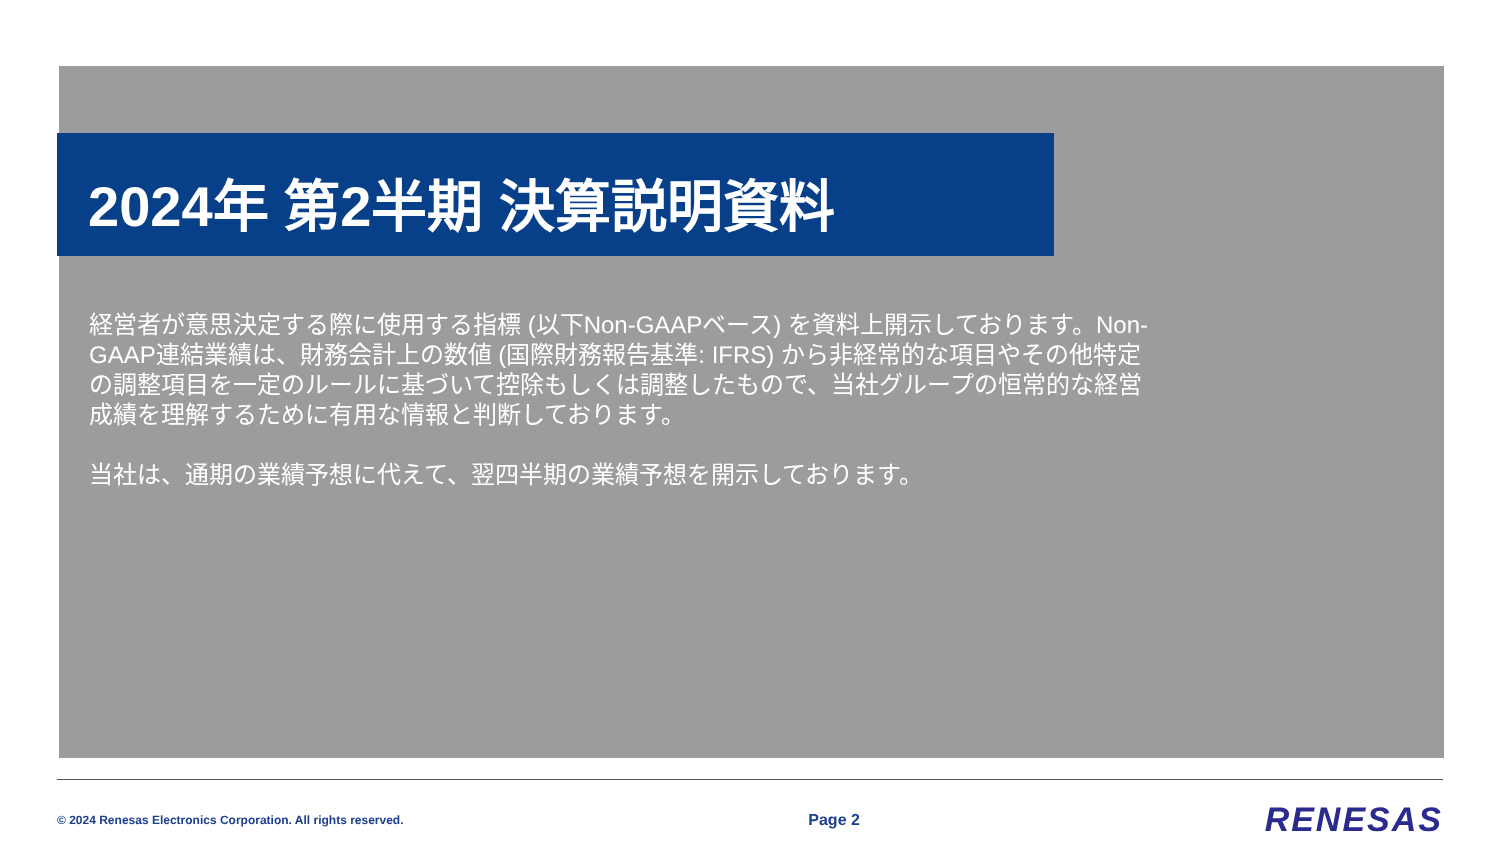2024年 第2半期 決算説明資料
経営者が意思決定する際に使用する指標 (以下Non-GAAPベース) を資料上開示しております。Non-GAAP連結業績は、財務会計上の数値 (国際財務報告基準: IFRS) から非経常的な項目やその他特定の調整項目を一定のルールに基づいて控除もしくは調整したもので、当社グループの恒常的な経営成績を理解するために有用な情報と判断しております。
当社は、通期の業績予想に代えて、翌四半期の業績予想を開示しております。
© 2024 Renesas Electronics Corporation. All rights reserved. Page 2 RENESAS